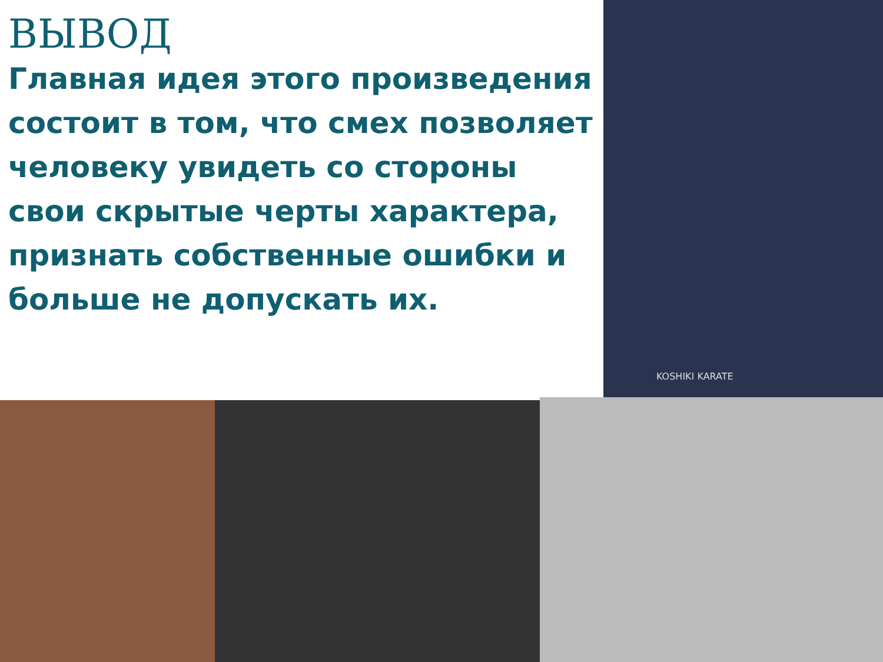ВЫВОД
Главная идея этого произведения состоит в том, что смех позволяет человеку увидеть со стороны свои скрытые черты характера, признать собственные ошибки и больше не допускать их.
KOSHIKI KARATE